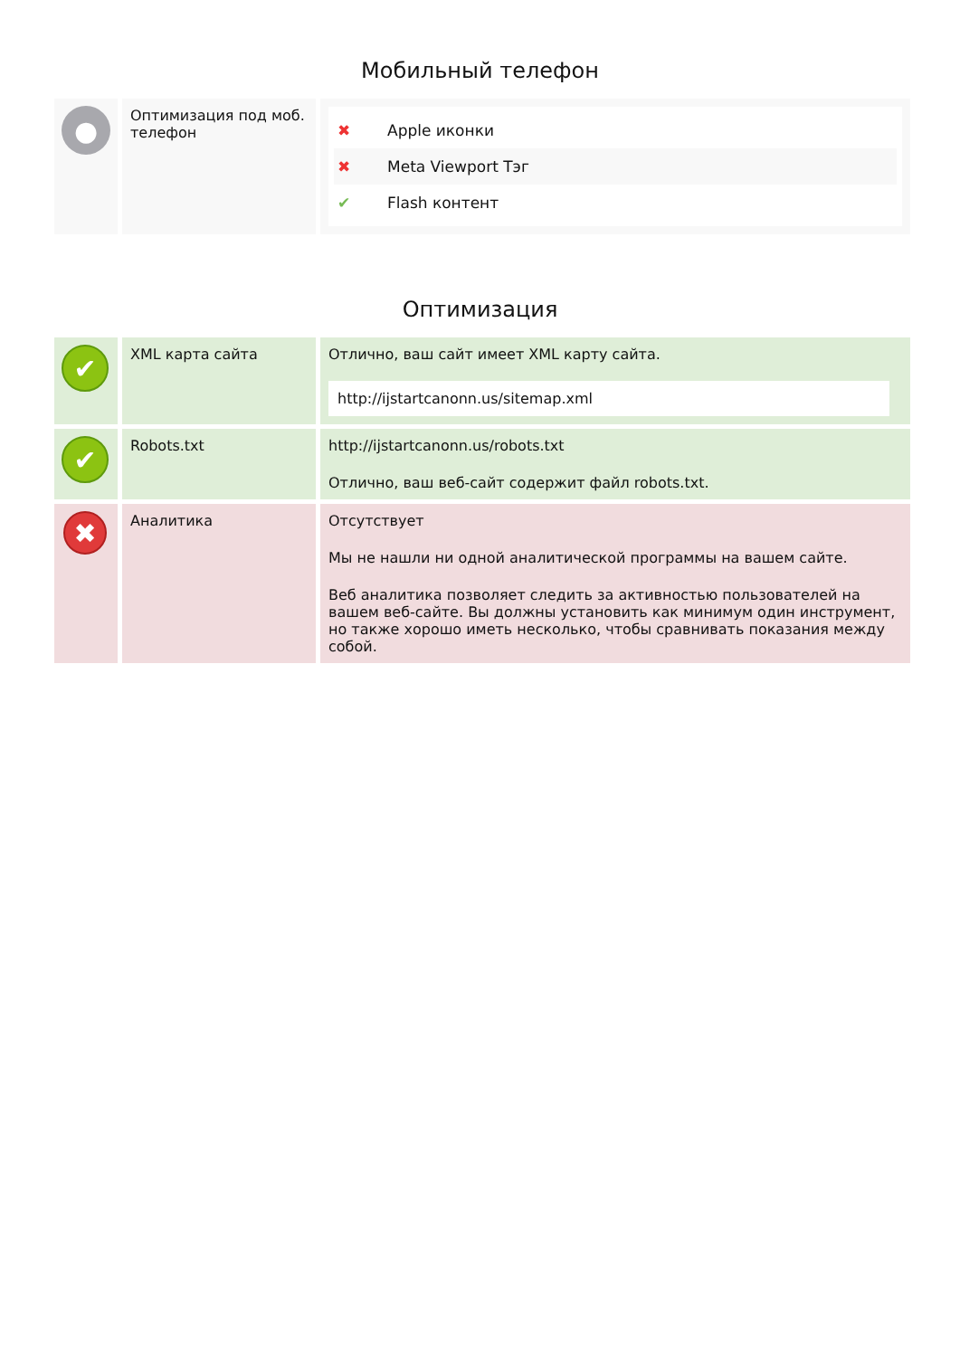Мобильный телефон
| ● | Оптимизация под моб. телефон | ✖ Apple иконки ✖ Meta Viewport Тэг ✔ Flash контент |
Оптимизация
| ✔ | XML карта сайта | Отлично, ваш сайт имеет XML карту сайта. http://ijstartcanonn.us/sitemap.xml |
| ✔ | Robots.txt | http://ijstartcanonn.us/robots.txt Отлично, ваш веб-сайт содержит файл robots.txt. |
| ✖ | Аналитика | Отсутствует Мы не нашли ни одной аналитической программы на вашем сайте. Веб аналитика позволяет следить за активностью пользователей на вашем веб-сайте. Вы должны установить как минимум один инструмент, но также хорошо иметь несколько, чтобы сравнивать показания между собой. |